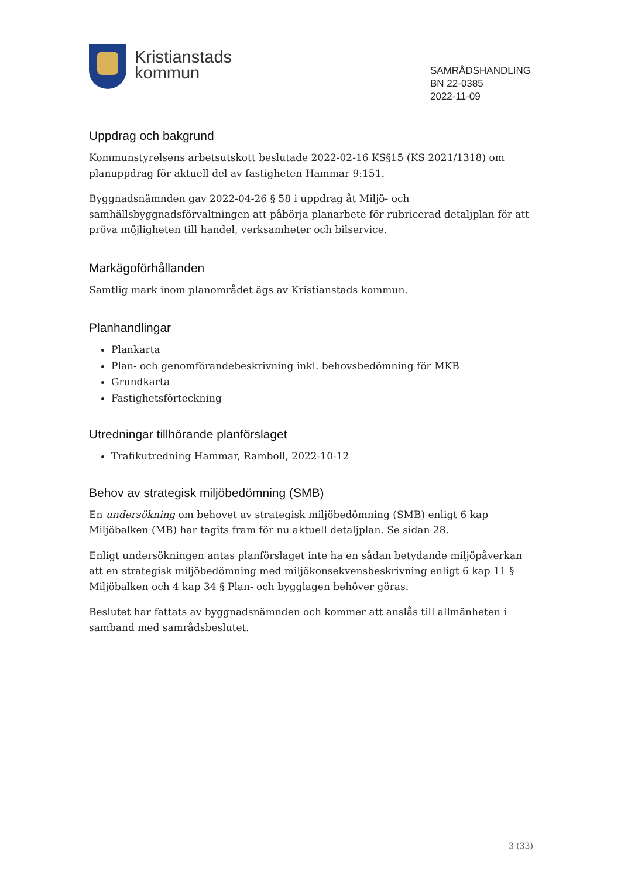Kristianstads
kommun
SAMRÅDSHANDLING
BN 22-0385
2022-11-09
Uppdrag och bakgrund
Kommunstyrelsens arbetsutskott beslutade 2022-02-16 KS§15 (KS 2021/1318) om planuppdrag för aktuell del av fastigheten Hammar 9:151.
Byggnadsnämnden gav 2022-04-26 § 58 i uppdrag åt Miljö- och samhällsbyggnadsförvaltningen att påbörja planarbete för rubricerad detaljplan för att pröva möjligheten till handel, verksamheter och bilservice.
Markägoförhållanden
Samtlig mark inom planområdet ägs av Kristianstads kommun.
Planhandlingar
Plankarta
Plan- och genomförandebeskrivning inkl. behovsbedömning för MKB
Grundkarta
Fastighetsförteckning
Utredningar tillhörande planförslaget
Trafikutredning Hammar, Ramboll, 2022-10-12
Behov av strategisk miljöbedömning (SMB)
En undersökning om behovet av strategisk miljöbedömning (SMB) enligt 6 kap Miljöbalken (MB) har tagits fram för nu aktuell detaljplan. Se sidan 28.
Enligt undersökningen antas planförslaget inte ha en sådan betydande miljöpåverkan att en strategisk miljöbedömning med miljökonsekvensbeskrivning enligt 6 kap 11 § Miljöbalken och 4 kap 34 § Plan- och bygglagen behöver göras.
Beslutet har fattats av byggnadsnämnden och kommer att anslås till allmänheten i samband med samrådsbeslutet.
3 (33)